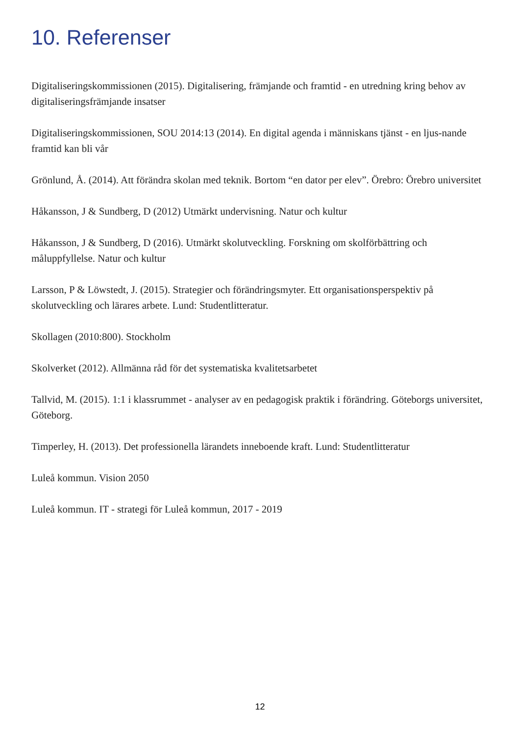10. Referenser
Digitaliseringskommissionen (2015). Digitalisering, främjande och framtid - en utredning kring behov av digitaliseringsfrämjande insatser
Digitaliseringskommissionen, SOU 2014:13 (2014). En digital agenda i människans tjänst - en ljus-nande framtid kan bli vår
Grönlund, Å. (2014). Att förändra skolan med teknik. Bortom “en dator per elev”. Örebro: Örebro universitet
Håkansson, J & Sundberg, D (2012) Utmärkt undervisning. Natur och kultur
Håkansson, J & Sundberg, D (2016). Utmärkt skolutveckling. Forskning om skolförbättring och måluppfyllelse. Natur och kultur
Larsson, P & Löwstedt, J. (2015). Strategier och förändringsmyter. Ett organisationsperspektiv på skolutveckling och lärares arbete. Lund: Studentlitteratur.
Skollagen (2010:800). Stockholm
Skolverket (2012). Allmänna råd för det systematiska kvalitetsarbetet
Tallvid, M. (2015). 1:1 i klassrummet - analyser av en pedagogisk praktik i förändring. Göteborgs universitet, Göteborg.
Timperley, H. (2013). Det professionella lärandets inneboende kraft. Lund: Studentlitteratur
Luleå kommun. Vision 2050
Luleå kommun. IT - strategi för Luleå kommun, 2017 - 2019
12